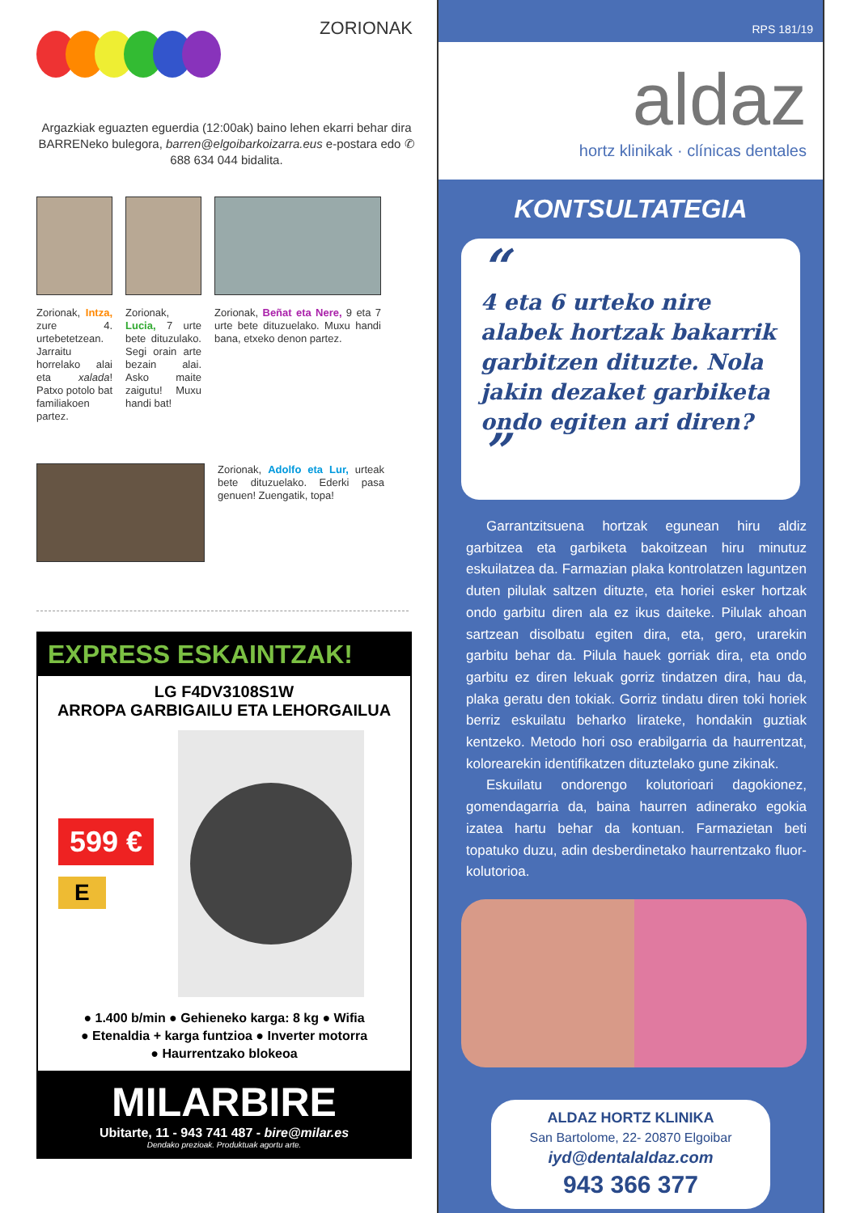ZORIONAK
Argazkiak eguazten eguerdia (12:00ak) baino lehen ekarri behar dira BARRENeko bulegora, barren@elgoibarkoizarra.eus e-postara edo ✆ 688 634 044 bidalita.
Zorionak, Intza, zure 4. urtebetetzean. Jarraitu horrelako alai eta xalada! Patxo potolo bat familiakoen partez.
Zorionak, Lucia, 7 urte bete dituzulako. Segi orain arte bezain alai. Asko maite zaigutu! Muxu handi bat!
Zorionak, Beñat eta Nere, 9 eta 7 urte bete dituzuelako. Muxu handi bana, etxeko denon partez.
Zorionak, Adolfo eta Lur, urteak bete dituzuelako. Ederki pasa genuen! Zuengatik, topa!
EXPRESS ESKAINTZAK!
LG F4DV3108S1W
ARROPA GARBIGAILU ETA LEHORGAILUA
599 €
E
● 1.400 b/min ● Gehieneko karga: 8 kg ● Wifia
● Etenaldia + karga funtzioa ● Inverter motorra
● Haurrentzako blokeoa
MILARBIRE
Ubitarte, 11 - 943 741 487 - bire@milar.es
Dendako prezioak. Produktuak agortu arte.
RPS 181/19
aldaz
hortz klinikak · clínicas dentales
KONTSULTATEGIA
“
4 eta 6 urteko nire alabek hortzak bakarrik garbitzen dituzte. Nola jakin dezaket garbiketa ondo egiten ari diren? ”
Garrantzitsuena hortzak egunean hiru aldiz garbitzea eta garbiketa bakoitzean hiru minutuz eskuilatzea da. Farmazian plaka kontrolatzen laguntzen duten pilulak saltzen dituzte, eta horiei esker hortzak ondo garbitu diren ala ez ikus daiteke. Pilulak ahoan sartzean disolbatu egiten dira, eta, gero, urarekin garbitu behar da. Pilula hauek gorriak dira, eta ondo garbitu ez diren lekuak gorriz tindatzen dira, hau da, plaka geratu den tokiak. Gorriz tindatu diren toki horiek berriz eskuilatu beharko lirateke, hondakin guztiak kentzeko. Metodo hori oso erabilgarria da haurrentzat, kolorearekin identifikatzen dituztelako gune zikinak.
Eskuilatu ondorengo kolutorioari dagokionez, gomendagarria da, baina haurren adinerako egokia izatea hartu behar da kontuan. Farmazietan beti topatuko duzu, adin desberdinetako haurrentzako fluor-kolutorioa.
ALDAZ HORTZ KLINIKA
San Bartolome, 22- 20870 Elgoibar
iyd@dentalaldaz.com
943 366 377